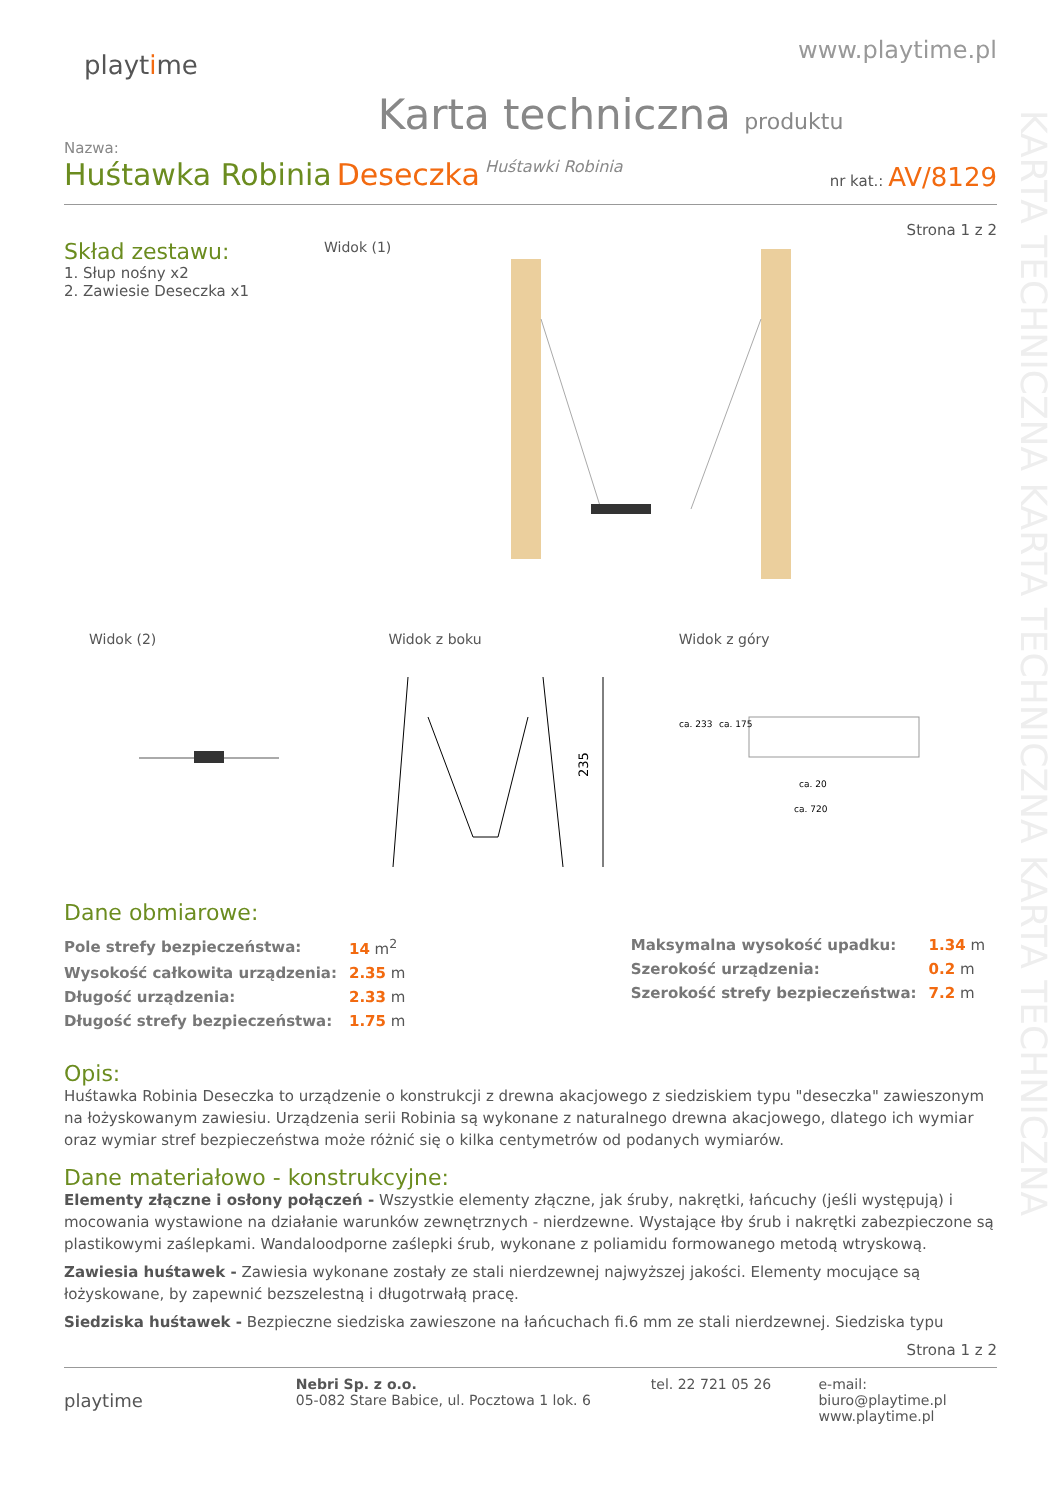KARTA TECHNICZNA KARTA TECHNICZNA KARTA TECHNICZNA
playtime
www.playtime.pl
Karta techniczna produktu
Nazwa:
Huśtawka Robinia Deseczka Huśtawki Robinia
nr kat.: AV/8129
Strona 1 z 2
Skład zestawu:
1. Słup nośny x2
2. Zawiesie Deseczka x1
Widok (1)
Widok (2) Widok z boku
235
Widok z góry
ca. 20
ca. 720
ca. 233
ca. 175
Dane obmiarowe:
| Pole strefy bezpieczeństwa: | 14 m<sup>2</sup> |
| Wysokość całkowita urządzenia: | 2.35 m |
| Długość urządzenia: | 2.33 m |
| Długość strefy bezpieczeństwa: | 1.75 m |
| Maksymalna wysokość upadku: | 1.34 m |
| Szerokość urządzenia: | 0.2 m |
| Szerokość strefy bezpieczeństwa: | 7.2 m |
Opis:
Huśtawka Robinia Deseczka to urządzenie o konstrukcji z drewna akacjowego z siedziskiem typu "deseczka" zawieszonym na łożyskowanym zawiesiu. Urządzenia serii Robinia są wykonane z naturalnego drewna akacjowego, dlatego ich wymiar oraz wymiar stref bezpieczeństwa może różnić się o kilka centymetrów od podanych wymiarów.
Dane materiałowo - konstrukcyjne:
Elementy złączne i osłony połączeń - Wszystkie elementy złączne, jak śruby, nakrętki, łańcuchy (jeśli występują) i mocowania wystawione na działanie warunków zewnętrznych - nierdzewne. Wystające łby śrub i nakrętki zabezpieczone są plastikowymi zaślepkami. Wandaloodporne zaślepki śrub, wykonane z poliamidu formowanego metodą wtryskową.
Zawiesia huśtawek - Zawiesia wykonane zostały ze stali nierdzewnej najwyższej jakości. Elementy mocujące są łożyskowane, by zapewnić bezszelestną i długotrwałą pracę.
Siedziska huśtawek - Bezpieczne siedziska zawieszone na łańcuchach fi.6 mm ze stali nierdzewnej. Siedziska typu
Strona 1 z 2
playtime
Nebri Sp. z o.o.
05-082 Stare Babice, ul. Pocztowa 1 lok. 6
tel. 22 721 05 26 e-mail: biuro@playtime.pl
www.playtime.pl